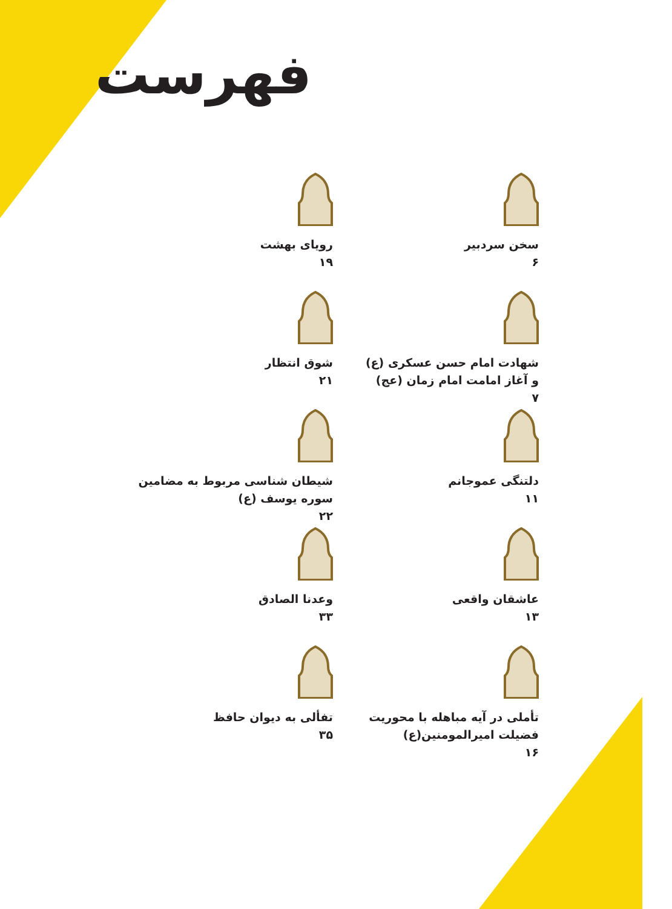فهرست
سخن سردبیر
۶
رویای بهشت
۱۹
شهادت امام حسن عسکری (ع)
و آغاز امامت امام زمان (عج)
۷
شوق انتظار
۲۱
دلتنگی عموجانم
۱۱
شیطان شناسی مربوط به مضامین
سوره یوسف (ع)
۲۲
عاشقان واقعی
۱۳
وعدنا الصادق
۳۳
تأملی در آیه مباهله با محوریت
فضیلت امیرالمومنین(ع)
۱۶
تفألی به دیوان حافظ
۳۵